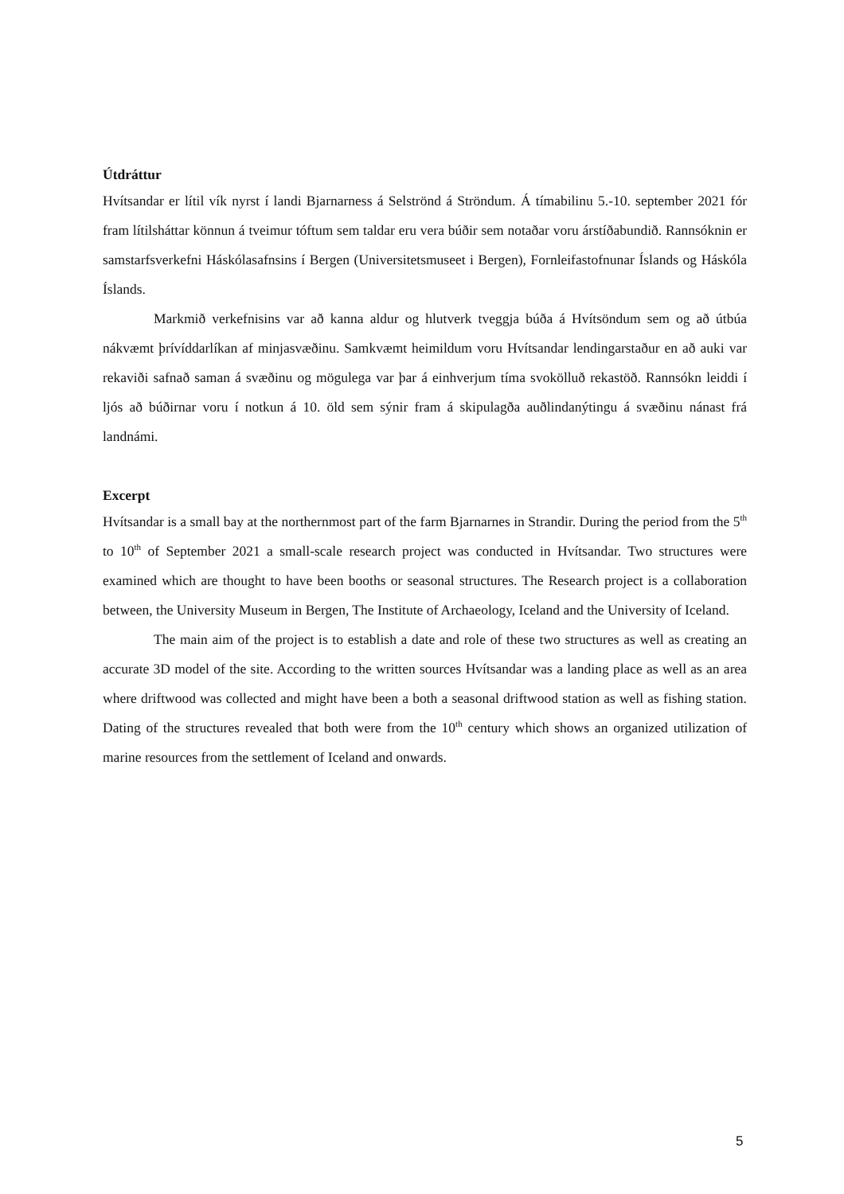Útdráttur
Hvítsandar er lítil vík nyrst í landi Bjarnarness á Selströnd á Ströndum. Á tímabilinu 5.-10. september 2021 fór fram lítilsháttar könnun á tveimur tóftum sem taldar eru vera búðir sem notaðar voru árstíðabundið. Rannsóknin er samstarfsverkefni Háskólasafnsins í Bergen (Universitetsmuseet i Bergen), Fornleifastofnunar Íslands og Háskóla Íslands.
Markmið verkefnisins var að kanna aldur og hlutverk tveggja búða á Hvítsöndum sem og að útbúa nákvæmt þrívíddarlíkan af minjasvæðinu. Samkvæmt heimildum voru Hvítsandar lendingarstaður en að auki var rekaviði safnað saman á svæðinu og mögulega var þar á einhverjum tíma svokölluð rekastöð. Rannsókn leiddi í ljós að búðirnar voru í notkun á 10. öld sem sýnir fram á skipulagða auðlindanýtingu á svæðinu nánast frá landnámi.
Excerpt
Hvítsandar is a small bay at the northernmost part of the farm Bjarnarnes in Strandir. During the period from the 5<sup>th</sup> to 10<sup>th</sup> of September 2021 a small-scale research project was conducted in Hvítsandar. Two structures were examined which are thought to have been booths or seasonal structures. The Research project is a collaboration between, the University Museum in Bergen, The Institute of Archaeology, Iceland and the University of Iceland.
The main aim of the project is to establish a date and role of these two structures as well as creating an accurate 3D model of the site. According to the written sources Hvítsandar was a landing place as well as an area where driftwood was collected and might have been a both a seasonal driftwood station as well as fishing station. Dating of the structures revealed that both were from the 10<sup>th</sup> century which shows an organized utilization of marine resources from the settlement of Iceland and onwards.
5